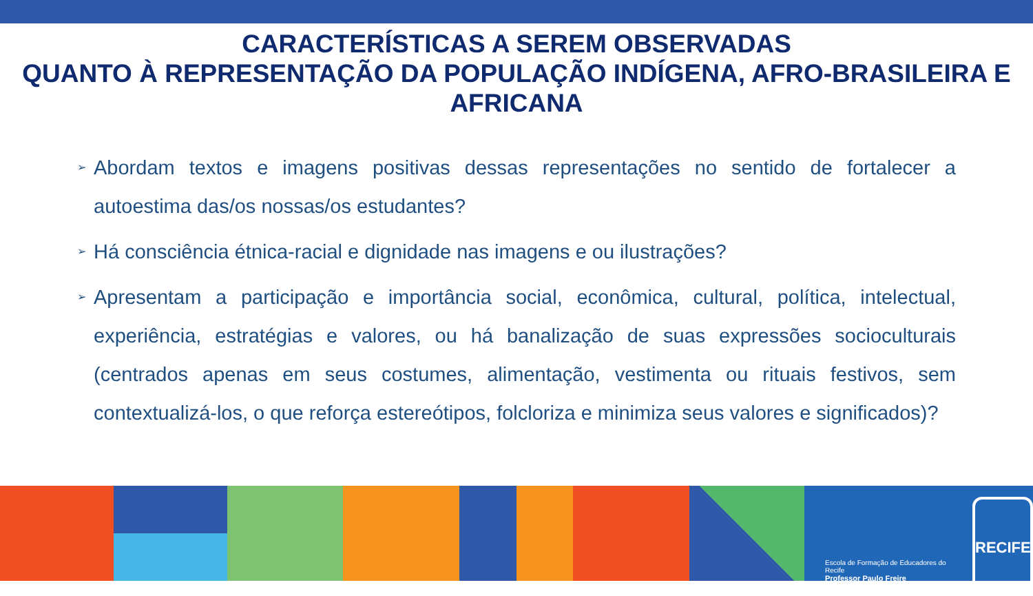CARACTERÍSTICAS A SEREM OBSERVADAS
QUANTO À REPRESENTAÇÃO DA POPULAÇÃO INDÍGENA, AFRO-BRASILEIRA E AFRICANA
➢ Abordam textos e imagens positivas dessas representações no sentido de fortalecer a autoestima das/os nossas/os estudantes?
➢ Há consciência étnica-racial e dignidade nas imagens e ou ilustrações?
➢ Apresentam a participação e importância social, econômica, cultural, política, intelectual, experiência, estratégias e valores, ou há banalização de suas expressões socioculturais (centrados apenas em seus costumes, alimentação, vestimenta ou rituais festivos, sem contextualizá-los, o que reforça estereótipos, folcloriza e minimiza seus valores e significados)?
Escola de Formação de Educadores do Recife
Professor Paulo Freire
RECIFE